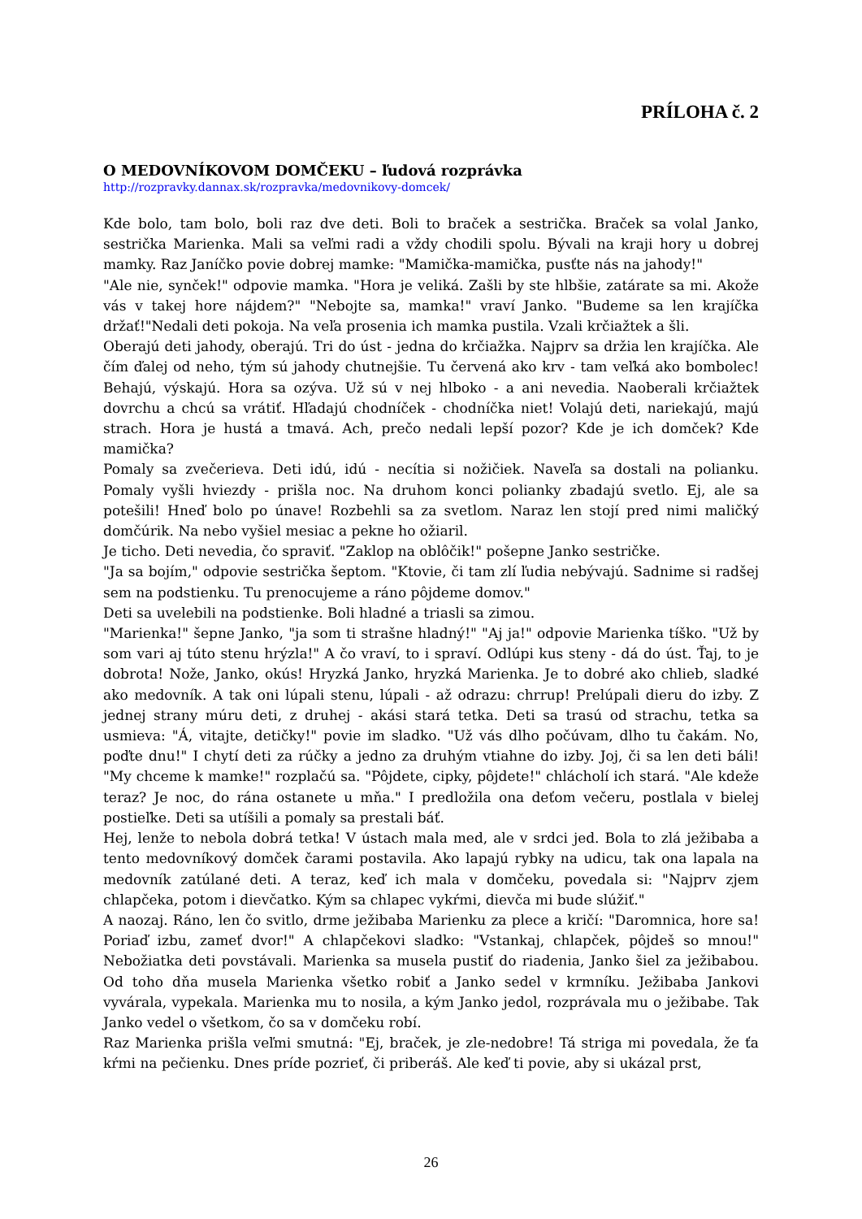PRÍLOHA č. 2
O MEDOVNÍKOVOM DOMČEKU – ľudová rozprávka
http://rozpravky.dannax.sk/rozpravka/medovnikovy-domcek/
Kde bolo, tam bolo, boli raz dve deti. Boli to braček a sestrička. Braček sa volal Janko, sestrička Marienka. Mali sa veľmi radi a vždy chodili spolu. Bývali na kraji hory u dobrej mamky. Raz Janíčko povie dobrej mamke: "Mamička-mamička, pusťte nás na jahody!"
"Ale nie, synček!" odpovie mamka. "Hora je veliká. Zašli by ste hlbšie, zatárate sa mi. Akože vás v takej hore nájdem?" "Nebojte sa, mamka!" vraví Janko. "Budeme sa len krajíčka držať!"Nedali deti pokoja. Na veľa prosenia ich mamka pustila. Vzali krčiažtek a šli.
Oberajú deti jahody, oberajú. Tri do úst - jedna do krčiažka. Najprv sa držia len krajíčka. Ale čím ďalej od neho, tým sú jahody chutnejšie. Tu červená ako krv - tam veľká ako bombolec! Behajú, výskajú. Hora sa ozýva. Už sú v nej hlboko - a ani nevedia. Naoberali krčiažtek dovrchu a chcú sa vrátiť. Hľadajú chodníček - chodníčka niet! Volajú deti, nariekajú, majú strach. Hora je hustá a tmavá. Ach, prečo nedali lepší pozor? Kde je ich domček? Kde mamička?
Pomaly sa zvečerieva. Deti idú, idú - necítia si nožičiek. Naveľa sa dostali na polianku. Pomaly vyšli hviezdy - prišla noc. Na druhom konci polianky zbadajú svetlo. Ej, ale sa potešili! Hneď bolo po únave! Rozbehli sa za svetlom. Naraz len stojí pred nimi maličký domčúrik. Na nebo vyšiel mesiac a pekne ho ožiaril.
Je ticho. Deti nevedia, čo spraviť. "Zaklop na oblôčik!" pošepne Janko sestričke.
"Ja sa bojím," odpovie sestrička šeptom. "Ktovie, či tam zlí ľudia nebývajú. Sadnime si radšej sem na podstienku. Tu prenocujeme a ráno pôjdeme domov."
Deti sa uvelebili na podstienke. Boli hladné a triasli sa zimou.
"Marienka!" šepne Janko, "ja som ti strašne hladný!" "Aj ja!" odpovie Marienka tíško. "Už by som vari aj túto stenu hrýzla!" A čo vraví, to i spraví. Odlúpi kus steny - dá do úst. Ťaj, to je dobrota! Nože, Janko, okús! Hryzká Janko, hryzká Marienka. Je to dobré ako chlieb, sladké ako medovník. A tak oni lúpali stenu, lúpali - až odrazu: chrrup! Prelúpali dieru do izby. Z jednej strany múru deti, z druhej - akási stará tetka. Deti sa trasú od strachu, tetka sa usmieva: "Á, vitajte, detičky!" povie im sladko. "Už vás dlho počúvam, dlho tu čakám. No, poďte dnu!" I chytí deti za rúčky a jedno za druhým vtiahne do izby. Joj, či sa len deti báli! "My chceme k mamke!" rozplačú sa. "Pôjdete, cipky, pôjdete!" chlácholí ich stará. "Ale kdeže teraz? Je noc, do rána ostanete u mňa." I predložila ona deťom večeru, postlala v bielej postieľke. Deti sa utíšili a pomaly sa prestali báť.
Hej, lenže to nebola dobrá tetka! V ústach mala med, ale v srdci jed. Bola to zlá ježibaba a tento medovníkový domček čarami postavila. Ako lapajú rybky na udicu, tak ona lapala na medovník zatúlané deti. A teraz, keď ich mala v domčeku, povedala si: "Najprv zjem chlapčeka, potom i dievčatko. Kým sa chlapec vykŕmi, dievča mi bude slúžiť."
A naozaj. Ráno, len čo svitlo, drme ježibaba Marienku za plece a kričí: "Daromnica, hore sa! Poriaď izbu, zameť dvor!" A chlapčekovi sladko: "Vstankaj, chlapček, pôjdeš so mnou!" Nebožiatka deti povstávali. Marienka sa musela pustiť do riadenia, Janko šiel za ježibabou. Od toho dňa musela Marienka všetko robiť a Janko sedel v krmníku. Ježibaba Jankovi vyvárala, vypekala. Marienka mu to nosila, a kým Janko jedol, rozprávala mu o ježibabe. Tak Janko vedel o všetkom, čo sa v domčeku robí.
Raz Marienka prišla veľmi smutná: "Ej, braček, je zle-nedobre! Tá striga mi povedala, že ťa kŕmi na pečienku. Dnes príde pozrieť, či priberáš. Ale keď ti povie, aby si ukázal prst,
26